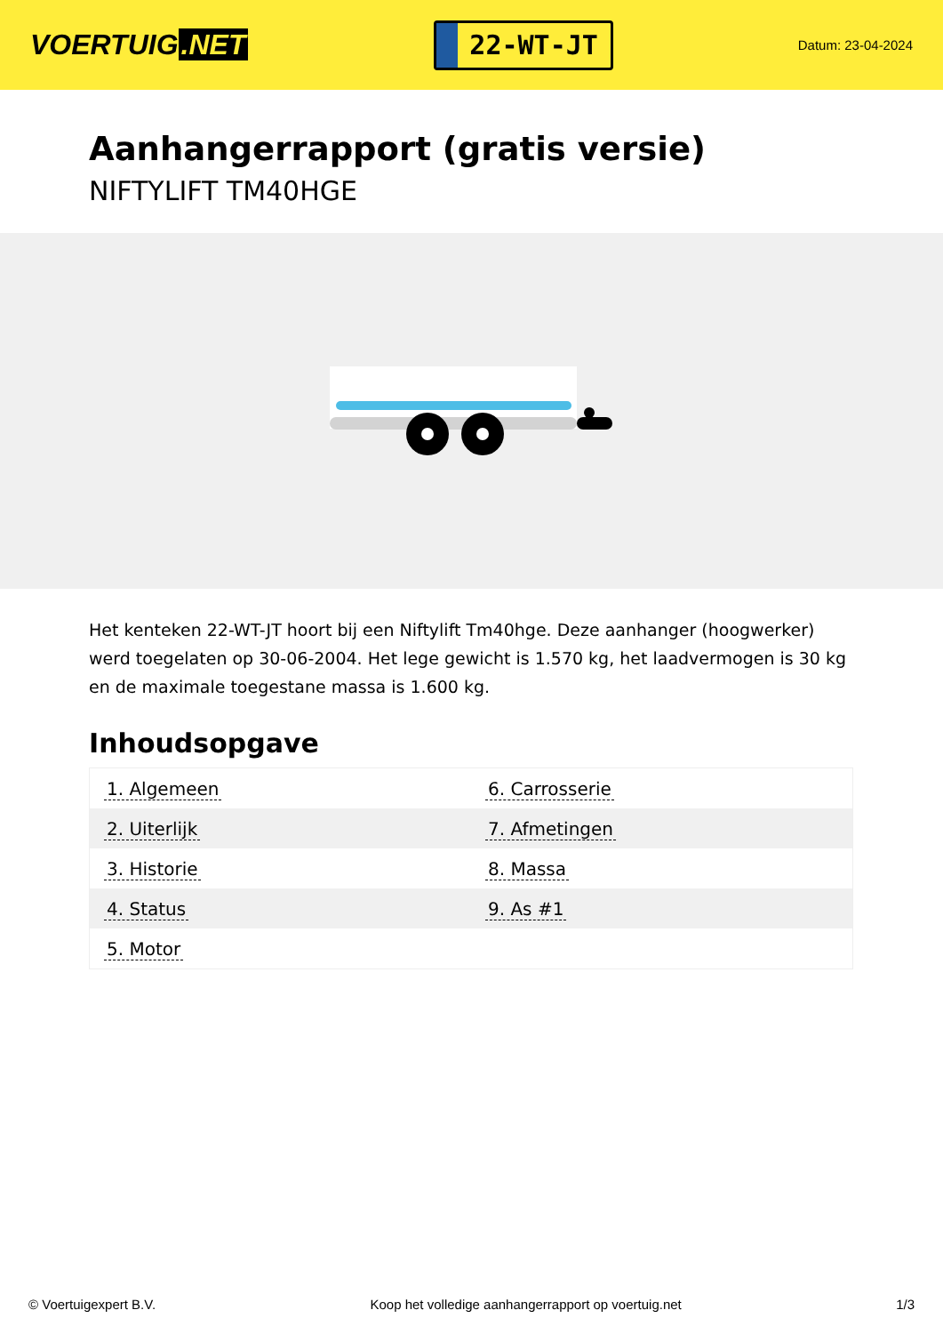VOERTUIG.NET
22-WT-JT
Datum: 23-04-2024
Aanhangerrapport (gratis versie)
NIFTYLIFT TM40HGE
Het kenteken 22-WT-JT hoort bij een Niftylift Tm40hge. Deze aanhanger (hoogwerker) werd toegelaten op 30-06-2004. Het lege gewicht is 1.570 kg, het laadvermogen is 30 kg en de maximale toegestane massa is 1.600 kg.
Inhoudsopgave
| 1. Algemeen | 6. Carrosserie |
| 2. Uiterlijk | 7. Afmetingen |
| 3. Historie | 8. Massa |
| 4. Status | 9. As #1 |
| 5. Motor | |
© Voertuigexpert B.V. Koop het volledige aanhangerrapport op voertuig.net
1/3